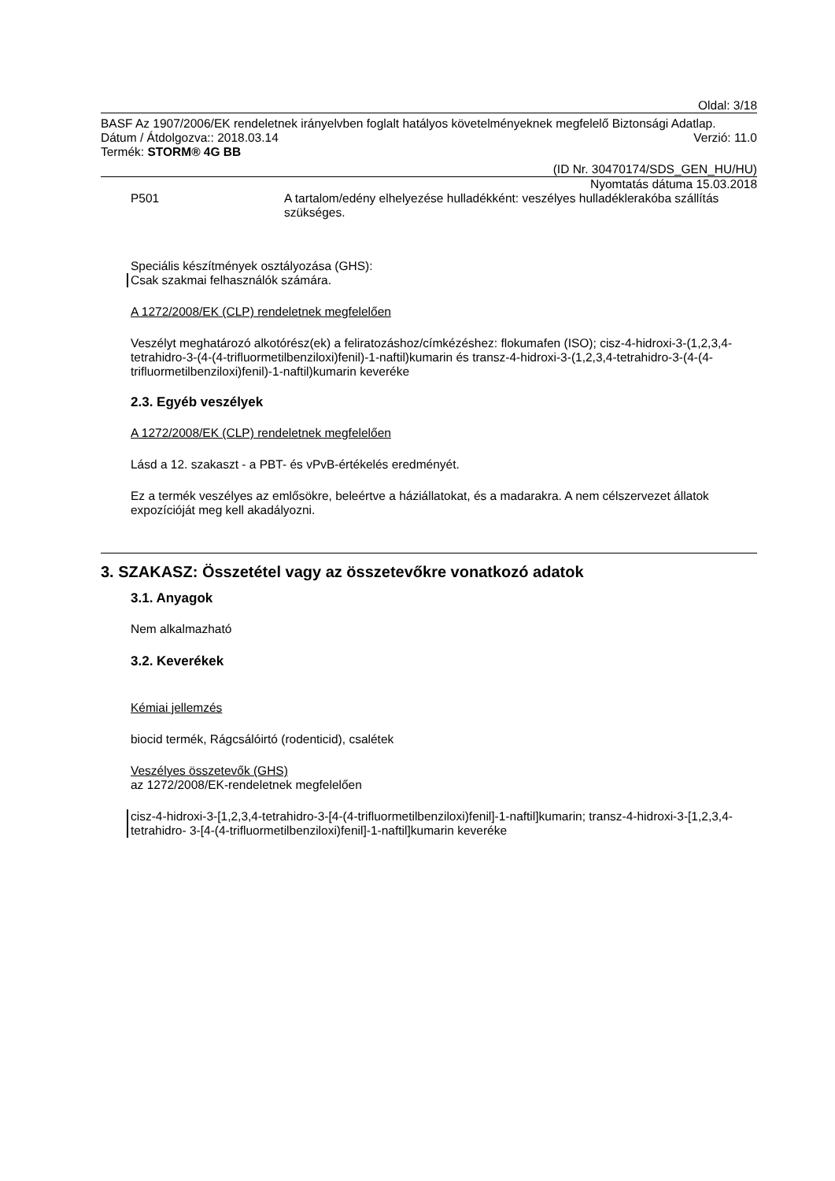Oldal: 3/18
BASF Az 1907/2006/EK rendeletnek irányelvben foglalt hatályos követelményeknek megfelelő Biztonsági Adatlap.
Dátum / Átdolgozva:: 2018.03.14 Verzió: 11.0
Termék: STORM® 4G BB
(ID Nr. 30470174/SDS_GEN_HU/HU)
Nyomtatás dátuma 15.03.2018
P501 A tartalom/edény elhelyezése hulladékként: veszélyes hulladéklerakóba szállítás szükséges.
Speciális készítmények osztályozása (GHS):
Csak szakmai felhasználók számára.
A 1272/2008/EK (CLP) rendeletnek megfelelően
Veszélyt meghatározó alkotórész(ek) a feliratozáshoz/címkézéshez: flokumafen (ISO); cisz-4-hidroxi-3-(1,2,3,4-tetrahidro-3-(4-(4-trifluormetilbenziloxi)fenil)-1-naftil)kumarin és transz-4-hidroxi-3-(1,2,3,4-tetrahidro-3-(4-(4-trifluormetilbenziloxi)fenil)-1-naftil)kumarin keveréke
2.3. Egyéb veszélyek
A 1272/2008/EK (CLP) rendeletnek megfelelően
Lásd a 12. szakaszt - a PBT- és vPvB-értékelés eredményét.
Ez a termék veszélyes az emlősökre, beleértve a háziállatokat, és a madarakra. A nem célszervezet állatok expozícióját meg kell akadályozni.
3. SZAKASZ: Összetétel vagy az összetevőkre vonatkozó adatok
3.1. Anyagok
Nem alkalmazható
3.2. Keverékek
Kémiai jellemzés
biocid termék, Rágcsálóirtó (rodenticid), csalétek
Veszélyes összetevők (GHS)
az 1272/2008/EK-rendeletnek megfelelően
cisz-4-hidroxi-3-[1,2,3,4-tetrahidro-3-[4-(4-trifluormetilbenziloxi)fenil]-1-naftil]kumarin; transz-4-hidroxi-3-[1,2,3,4-tetrahidro- 3-[4-(4-trifluormetilbenziloxi)fenil]-1-naftil]kumarin keveréke